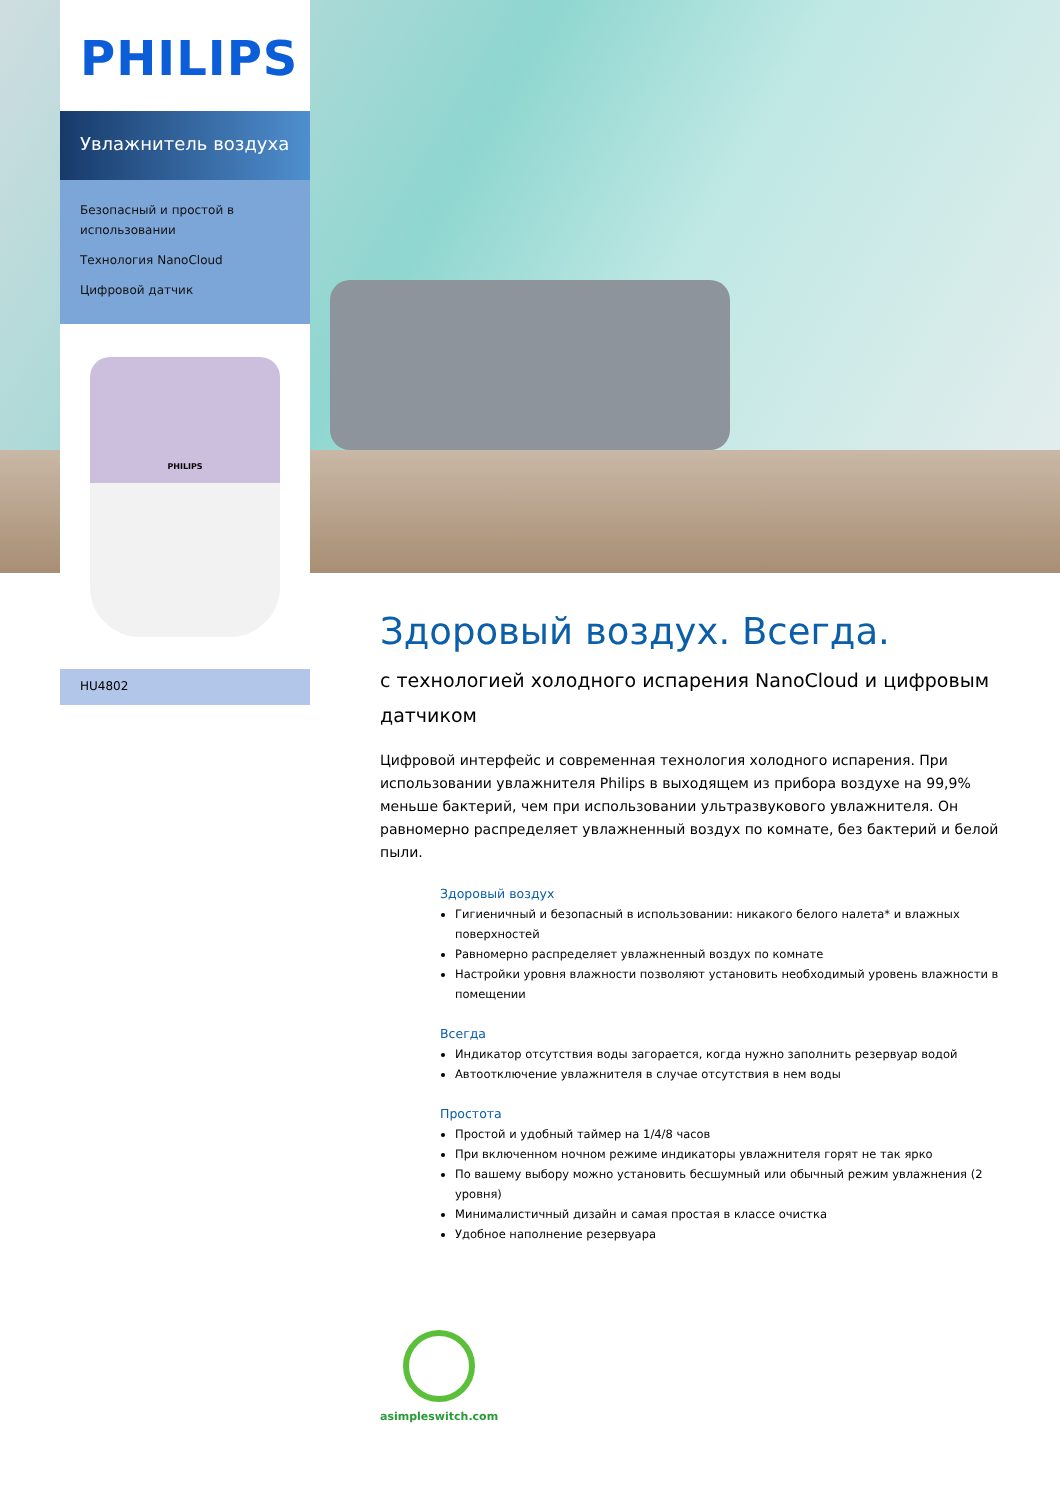PHILIPS
Увлажнитель воздуха
Безопасный и простой в использовании
Технология NanoCloud
Цифровой датчик
PHILIPS
HU4802
Здоровый воздух. Всегда.
с технологией холодного испарения NanoCloud и цифровым датчиком
Цифровой интерфейс и современная технология холодного испарения. При использовании увлажнителя Philips в выходящем из прибора воздухе на 99,9% меньше бактерий, чем при использовании ультразвукового увлажнителя. Он равномерно распределяет увлажненный воздух по комнате, без бактерий и белой пыли.
Здоровый воздух
Гигиеничный и безопасный в использовании: никакого белого налета* и влажных поверхностей
Равномерно распределяет увлажненный воздух по комнате
Настройки уровня влажности позволяют установить необходимый уровень влажности в помещении
Всегда
Индикатор отсутствия воды загорается, когда нужно заполнить резервуар водой
Автоотключение увлажнителя в случае отсутствия в нем воды
Простота
Простой и удобный таймер на 1/4/8 часов
При включенном ночном режиме индикаторы увлажнителя горят не так ярко
По вашему выбору можно установить бесшумный или обычный режим увлажнения (2 уровня)
Минималистичный дизайн и самая простая в классе очистка
Удобное наполнение резервуара
asimpleswitch.com